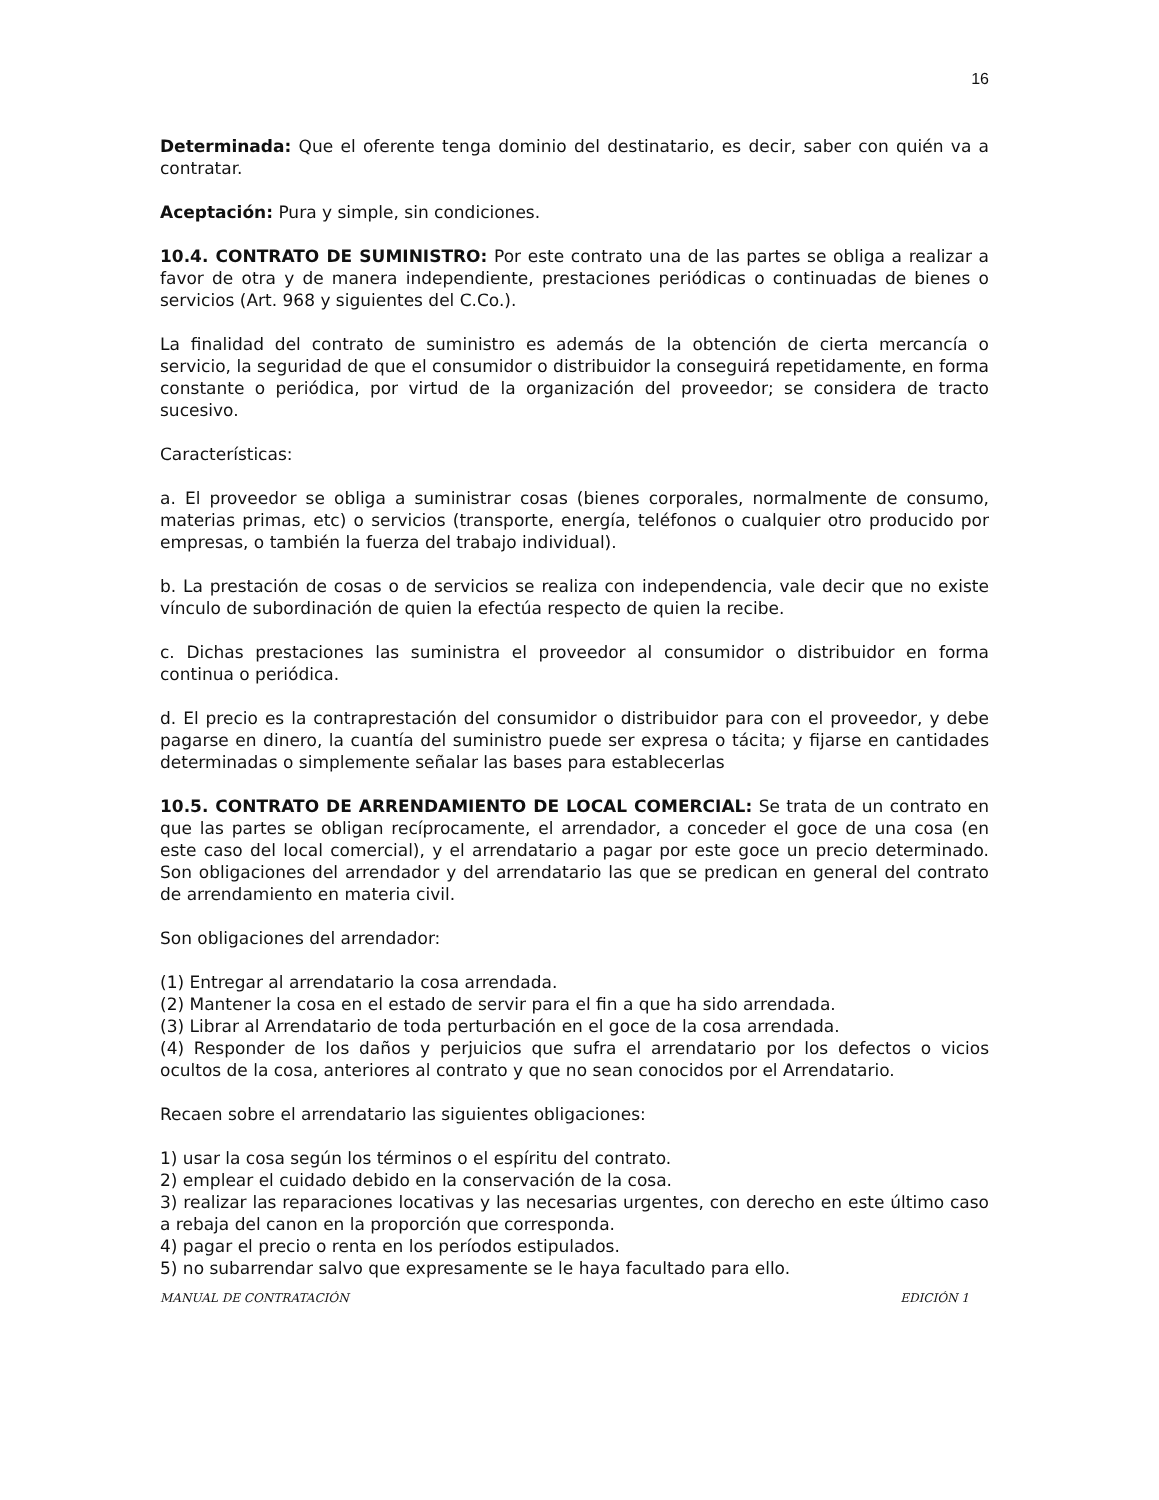16
Determinada: Que el oferente tenga dominio del destinatario, es decir, saber con quién va a contratar.
Aceptación: Pura y simple, sin condiciones.
10.4. CONTRATO DE SUMINISTRO: Por este contrato una de las partes se obliga a realizar a favor de otra y de manera independiente, prestaciones periódicas o continuadas de bienes o servicios (Art. 968 y siguientes del C.Co.).
La finalidad del contrato de suministro es además de la obtención de cierta mercancía o servicio, la seguridad de que el consumidor o distribuidor la conseguirá repetidamente, en forma constante o periódica, por virtud de la organización del proveedor; se considera de tracto sucesivo.
Características:
a. El proveedor se obliga a suministrar cosas (bienes corporales, normalmente de consumo, materias primas, etc) o servicios (transporte, energía, teléfonos o cualquier otro producido por empresas, o también la fuerza del trabajo individual).
b. La prestación de cosas o de servicios se realiza con independencia, vale decir que no existe vínculo de subordinación de quien la efectúa respecto de quien la recibe.
c. Dichas prestaciones las suministra el proveedor al consumidor o distribuidor en forma continua o periódica.
d. El precio es la contraprestación del consumidor o distribuidor para con el proveedor, y debe pagarse en dinero, la cuantía del suministro puede ser expresa o tácita; y fijarse en cantidades determinadas o simplemente señalar las bases para establecerlas
10.5. CONTRATO DE ARRENDAMIENTO DE LOCAL COMERCIAL: Se trata de un contrato en que las partes se obligan recíprocamente, el arrendador, a conceder el goce de una cosa (en este caso del local comercial), y el arrendatario a pagar por este goce un precio determinado. Son obligaciones del arrendador y del arrendatario las que se predican en general del contrato de arrendamiento en materia civil.
Son obligaciones del arrendador:
(1) Entregar al arrendatario la cosa arrendada.
(2) Mantener la cosa en el estado de servir para el fin a que ha sido arrendada.
(3) Librar al Arrendatario de toda perturbación en el goce de la cosa arrendada.
(4) Responder de los daños y perjuicios que sufra el arrendatario por los defectos o vicios ocultos de la cosa, anteriores al contrato y que no sean conocidos por el Arrendatario.
Recaen sobre el arrendatario las siguientes obligaciones:
1) usar la cosa según los términos o el espíritu del contrato.
2) emplear el cuidado debido en la conservación de la cosa.
3) realizar las reparaciones locativas y las necesarias urgentes, con derecho en este último caso a rebaja del canon en la proporción que corresponda.
4) pagar el precio o renta en los períodos estipulados.
5) no subarrendar salvo que expresamente se le haya facultado para ello.
MANUAL DE CONTRATACIÓN EDICIÓN 1